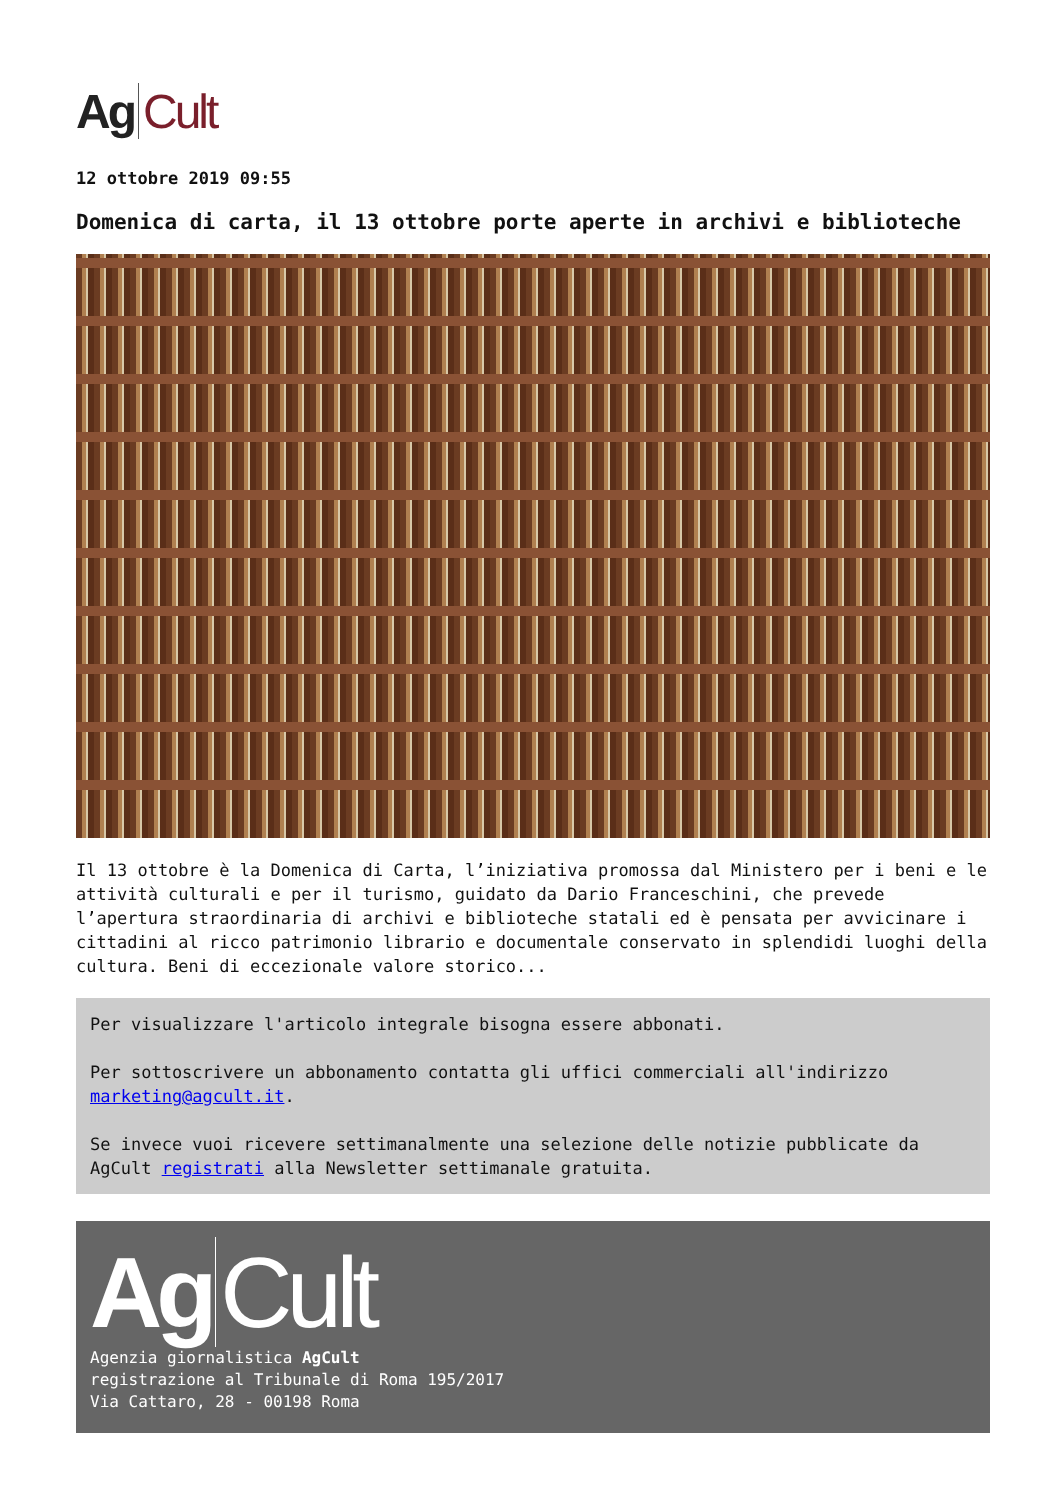Ag Cult
12 ottobre 2019 09:55
Domenica di carta, il 13 ottobre porte aperte in archivi e biblioteche
Il 13 ottobre è la Domenica di Carta, l’iniziativa promossa dal Ministero per i beni e le attività culturali e per il turismo, guidato da Dario Franceschini, che prevede l’apertura straordinaria di archivi e biblioteche statali ed è pensata per avvicinare i cittadini al ricco patrimonio librario e documentale conservato in splendidi luoghi della cultura. Beni di eccezionale valore storico...
Per visualizzare l'articolo integrale bisogna essere abbonati.
Per sottoscrivere un abbonamento contatta gli uffici commerciali all'indirizzo marketing@agcult.it.
Se invece vuoi ricevere settimanalmente una selezione delle notizie pubblicate da AgCult registrati alla Newsletter settimanale gratuita.
Ag Cult
Agenzia giornalistica AgCult
registrazione al Tribunale di Roma 195/2017
Via Cattaro, 28 - 00198 Roma